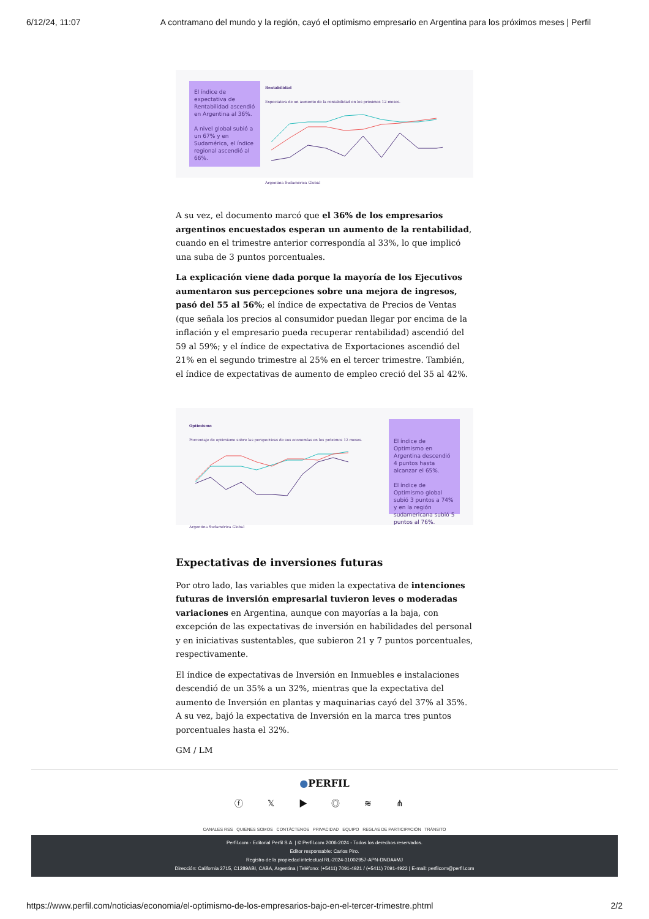6/12/24, 11:07 A contramano del mundo y la región, cayó el optimismo empresario en Argentina para los próximos meses | Perfil
El índice de expectativa de Rentabilidad ascendió en Argentina al 36%.
A nivel global subió a un 67% y en Sudamérica, el índice regional ascendió al 66%.
Rentabilidad
Expectativa de un aumento de la rentabilidad en los próximos 12 meses. Argentina Sudamérica Global
A su vez, el documento marcó que el 36% de los empresarios argentinos encuestados esperan un aumento de la rentabilidad, cuando en el trimestre anterior correspondía al 33%, lo que implicó una suba de 3 puntos porcentuales.
La explicación viene dada porque la mayoría de los Ejecutivos aumentaron sus percepciones sobre una mejora de ingresos, pasó del 55 al 56%; el índice de expectativa de Precios de Ventas (que señala los precios al consumidor puedan llegar por encima de la inflación y el empresario pueda recuperar rentabilidad) ascendió del 59 al 59%; y el índice de expectativa de Exportaciones ascendió del 21% en el segundo trimestre al 25% en el tercer trimestre. También, el índice de expectativas de aumento de empleo creció del 35 al 42%.
Optimismo
Porcentaje de optimismo sobre las perspectivas de sus economías en los próximos 12 meses. Argentina Sudamérica Global
El índice de Optimismo en Argentina descendió 4 puntos hasta alcanzar el 65%.
El índice de Optimismo global subió 3 puntos a 74% y en la región sudamericana subió 5 puntos al 76%.
Expectativas de inversiones futuras
Por otro lado, las variables que miden la expectativa de intenciones futuras de inversión empresarial tuvieron leves o moderadas variaciones en Argentina, aunque con mayorías a la baja, con excepción de las expectativas de inversión en habilidades del personal y en iniciativas sustentables, que subieron 21 y 7 puntos porcentuales, respectivamente.
El índice de expectativas de Inversión en Inmuebles e instalaciones descendió de un 35% a un 32%, mientras que la expectativa del aumento de Inversión en plantas y maquinarias cayó del 37% al 35%. A su vez, bajó la expectativa de Inversión en la marca tres puntos porcentuales hasta el 32%.
GM / LM
●PERFIL
ⓕ 𝕏 ▶ ◎ ≋ ⋔
CANALES RSS QUIENES SOMOS CONTÁCTENOS PRIVACIDAD EQUIPO REGLAS DE PARTICIPACIÓN TRÁNSITO
Perfil.com - Editorial Perfil S.A. | © Perfil.com 2006-2024 - Todos los derechos reservados.
Editor responsable: Carlos Piro.
Registro de la propiedad intelectual RL-2024-31002957-APN-DNDA#MJ
Dirección: California 2715, C1289ABI, CABA, Argentina | Teléfono: (+5411) 7091-4921 / (+5411) 7091-4922 | E-mail: perfilcom@perfil.com
https://www.perfil.com/noticias/economia/el-optimismo-de-los-empresarios-bajo-en-el-tercer-trimestre.phtml 2/2